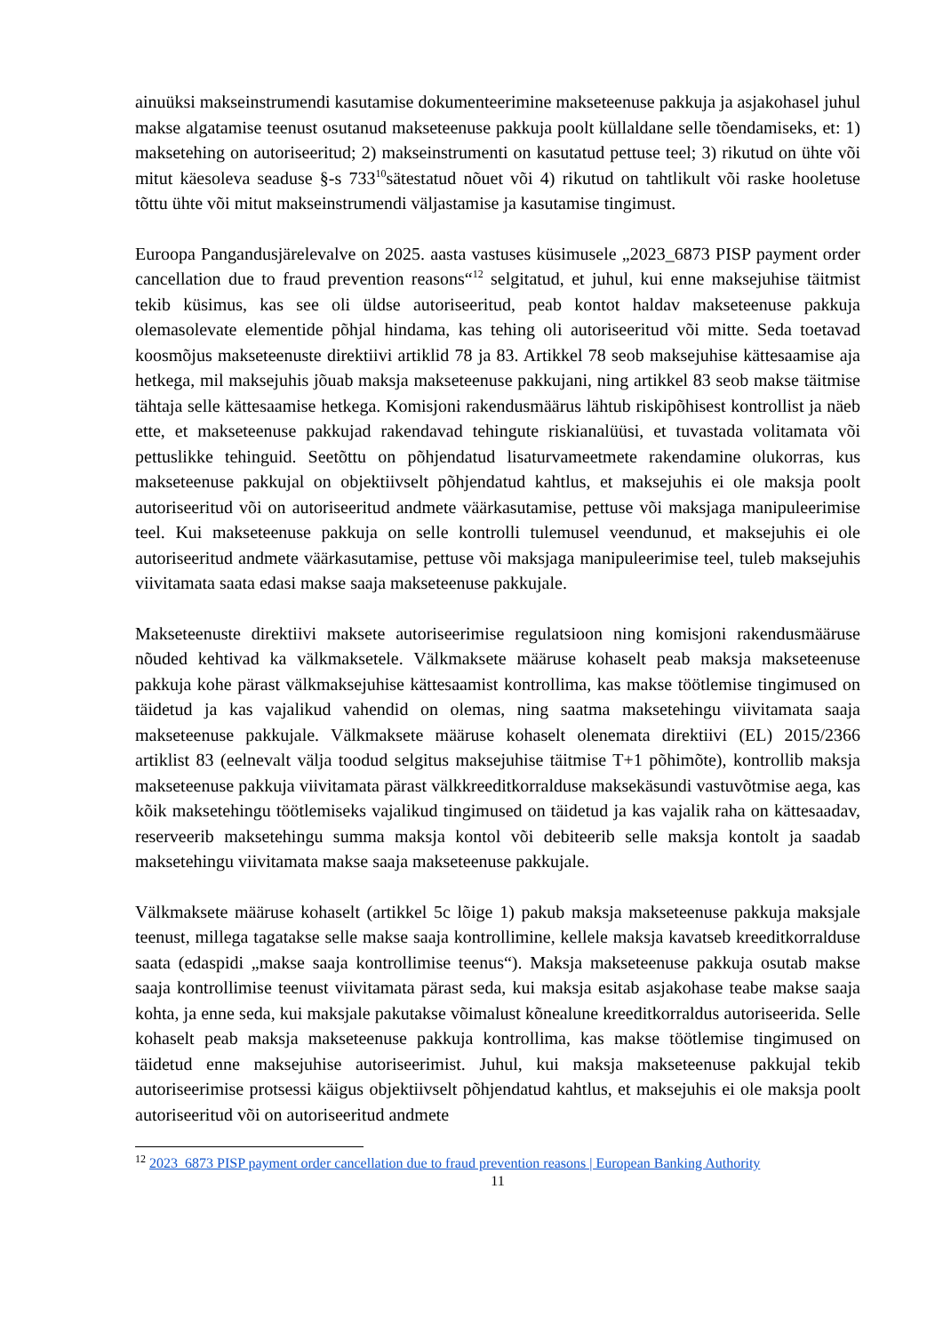ainuüksi makseinstrumendi kasutamise dokumenteerimine makseteenuse pakkuja ja asjakohasel juhul makse algatamise teenust osutanud makseteenuse pakkuja poolt küllaldane selle tõendamiseks, et: 1) maksetehing on autoriseeritud; 2) makseinstrumenti on kasutatud pettuse teel; 3) rikutud on ühte või mitut käesoleva seaduse §-s 733<sup>10</sup>sätestatud nõuet või 4) rikutud on tahtlikult või raske hooletuse tõttu ühte või mitut makseinstrumendi väljastamise ja kasutamise tingimust.
Euroopa Pangandusjärelevalve on 2025. aasta vastuses küsimusele „2023_6873 PISP payment order cancellation due to fraud prevention reasons“<sup>12</sup> selgitatud, et juhul, kui enne maksejuhise täitmist tekib küsimus, kas see oli üldse autoriseeritud, peab kontot haldav makseteenuse pakkuja olemasolevate elementide põhjal hindama, kas tehing oli autoriseeritud või mitte. Seda toetavad koosmõjus makseteenuste direktiivi artiklid 78 ja 83. Artikkel 78 seob maksejuhise kättesaamise aja hetkega, mil maksejuhis jõuab maksja makseteenuse pakkujani, ning artikkel 83 seob makse täitmise tähtaja selle kättesaamise hetkega. Komisjoni rakendusmäärus lähtub riskipõhisest kontrollist ja näeb ette, et makseteenuse pakkujad rakendavad tehingute riskianalüüsi, et tuvastada volitamata või pettuslikke tehinguid. Seetõttu on põhjendatud lisaturvameetmete rakendamine olukorras, kus makseteenuse pakkujal on objektiivselt põhjendatud kahtlus, et maksejuhis ei ole maksja poolt autoriseeritud või on autoriseeritud andmete väärkasutamise, pettuse või maksjaga manipuleerimise teel. Kui makseteenuse pakkuja on selle kontrolli tulemusel veendunud, et maksejuhis ei ole autoriseeritud andmete väärkasutamise, pettuse või maksjaga manipuleerimise teel, tuleb maksejuhis viivitamata saata edasi makse saaja makseteenuse pakkujale.
Makseteenuste direktiivi maksete autoriseerimise regulatsioon ning komisjoni rakendusmääruse nõuded kehtivad ka välkmaksetele. Välkmaksete määruse kohaselt peab maksja makseteenuse pakkuja kohe pärast välkmaksejuhise kättesaamist kontrollima, kas makse töötlemise tingimused on täidetud ja kas vajalikud vahendid on olemas, ning saatma maksetehingu viivitamata saaja makseteenuse pakkujale. Välkmaksete määruse kohaselt olenemata direktiivi (EL) 2015/2366 artiklist 83 (eelnevalt välja toodud selgitus maksejuhise täitmise T+1 põhimõte), kontrollib maksja makseteenuse pakkuja viivitamata pärast välkkreeditkorralduse maksekäsundi vastuvõtmise aega, kas kõik maksetehingu töötlemiseks vajalikud tingimused on täidetud ja kas vajalik raha on kättesaadav, reserveerib maksetehingu summa maksja kontol või debiteerib selle maksja kontolt ja saadab maksetehingu viivitamata makse saaja makseteenuse pakkujale.
Välkmaksete määruse kohaselt (artikkel 5c lõige 1) pakub maksja makseteenuse pakkuja maksjale teenust, millega tagatakse selle makse saaja kontrollimine, kellele maksja kavatseb kreeditkorralduse saata (edaspidi „makse saaja kontrollimise teenus“). Maksja makseteenuse pakkuja osutab makse saaja kontrollimise teenust viivitamata pärast seda, kui maksja esitab asjakohase teabe makse saaja kohta, ja enne seda, kui maksjale pakutakse võimalust kõnealune kreeditkorraldus autoriseerida. Selle kohaselt peab maksja makseteenuse pakkuja kontrollima, kas makse töötlemise tingimused on täidetud enne maksejuhise autoriseerimist. Juhul, kui maksja makseteenuse pakkujal tekib autoriseerimise protsessi käigus objektiivselt põhjendatud kahtlus, et maksejuhis ei ole maksja poolt autoriseeritud või on autoriseeritud andmete
<sup>12</sup> 2023_6873 PISP payment order cancellation due to fraud prevention reasons | European Banking Authority
11